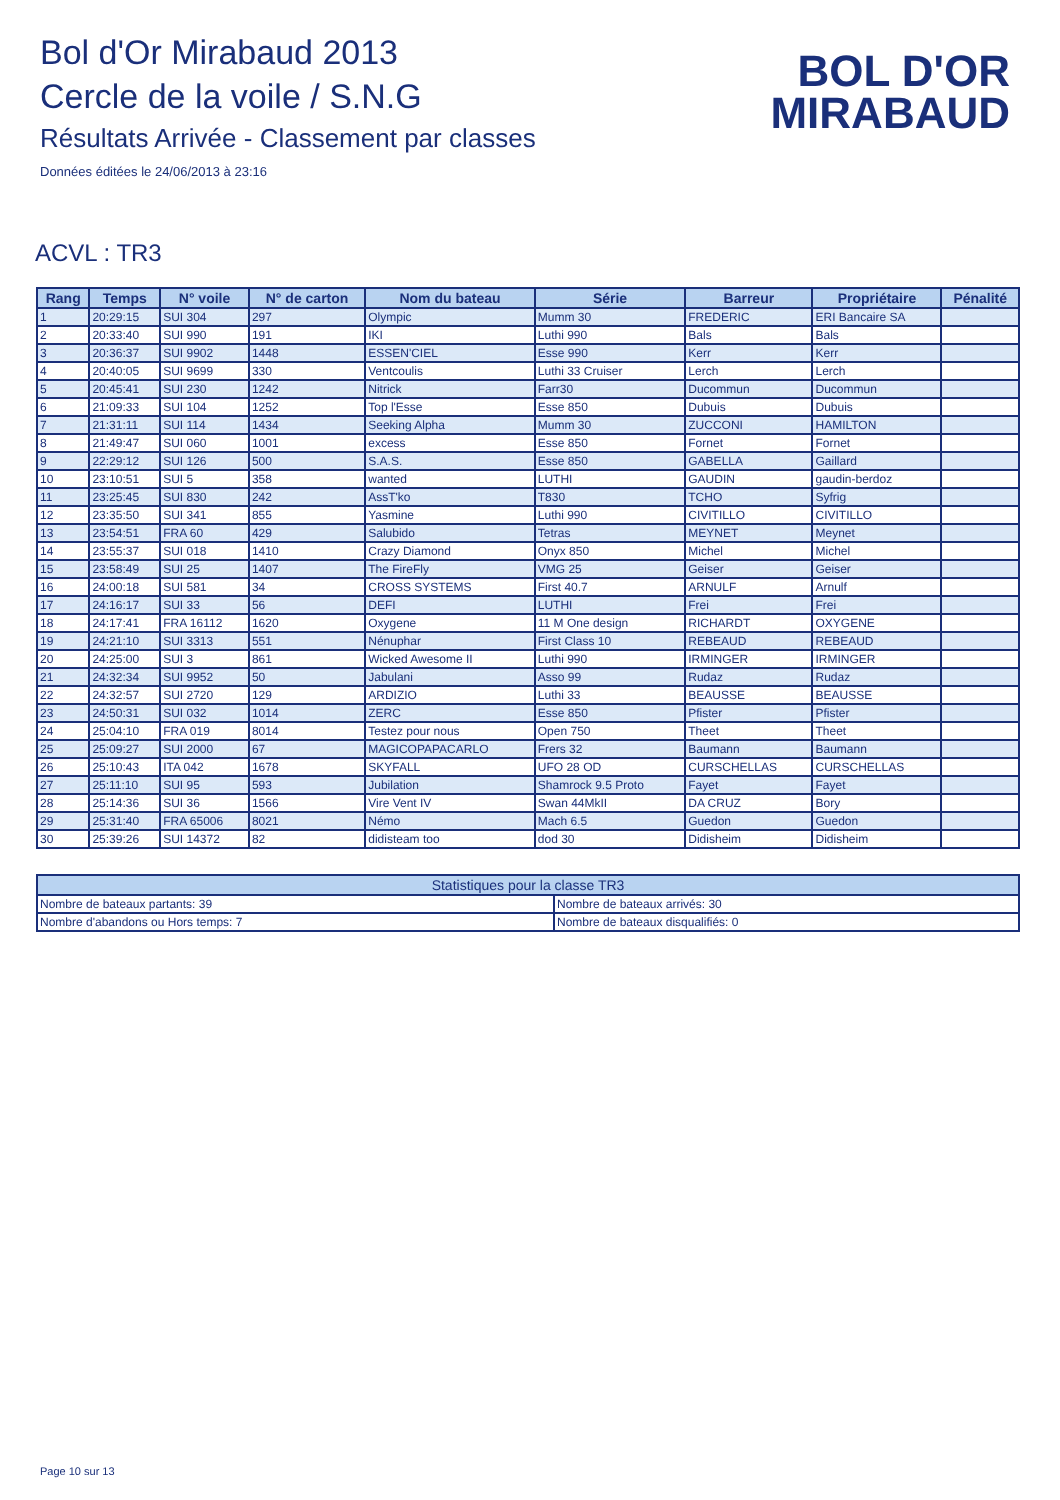Bol d'Or Mirabaud 2013
Cercle de la voile / S.N.G
Résultats Arrivée - Classement par classes
Données éditées le 24/06/2013 à 23:16
BOL D'OR
MIRABAUD
ACVL : TR3
| Rang | Temps | N° voile | N° de carton | Nom du bateau | Série | Barreur | Propriétaire | Pénalité |
| --- | --- | --- | --- | --- | --- | --- | --- | --- |
| 1 | 20:29:15 | SUI 304 | 297 | Olympic | Mumm 30 | FREDERIC | ERI Bancaire SA | |
| 2 | 20:33:40 | SUI 990 | 191 | IKI | Luthi 990 | Bals | Bals | |
| 3 | 20:36:37 | SUI 9902 | 1448 | ESSEN'CIEL | Esse 990 | Kerr | Kerr | |
| 4 | 20:40:05 | SUI 9699 | 330 | Ventcoulis | Luthi 33 Cruiser | Lerch | Lerch | |
| 5 | 20:45:41 | SUI 230 | 1242 | Nitrick | Farr30 | Ducommun | Ducommun | |
| 6 | 21:09:33 | SUI 104 | 1252 | Top l'Esse | Esse 850 | Dubuis | Dubuis | |
| 7 | 21:31:11 | SUI 114 | 1434 | Seeking Alpha | Mumm 30 | ZUCCONI | HAMILTON | |
| 8 | 21:49:47 | SUI 060 | 1001 | excess | Esse 850 | Fornet | Fornet | |
| 9 | 22:29:12 | SUI 126 | 500 | S.A.S. | Esse 850 | GABELLA | Gaillard | |
| 10 | 23:10:51 | SUI 5 | 358 | wanted | LUTHI | GAUDIN | gaudin-berdoz | |
| 11 | 23:25:45 | SUI 830 | 242 | AssT'ko | T830 | TCHO | Syfrig | |
| 12 | 23:35:50 | SUI 341 | 855 | Yasmine | Luthi 990 | CIVITILLO | CIVITILLO | |
| 13 | 23:54:51 | FRA 60 | 429 | Salubido | Tetras | MEYNET | Meynet | |
| 14 | 23:55:37 | SUI 018 | 1410 | Crazy Diamond | Onyx 850 | Michel | Michel | |
| 15 | 23:58:49 | SUI 25 | 1407 | The FireFly | VMG 25 | Geiser | Geiser | |
| 16 | 24:00:18 | SUI 581 | 34 | CROSS SYSTEMS | First 40.7 | ARNULF | Arnulf | |
| 17 | 24:16:17 | SUI 33 | 56 | DEFI | LUTHI | Frei | Frei | |
| 18 | 24:17:41 | FRA 16112 | 1620 | Oxygene | 11 M One design | RICHARDT | OXYGENE | |
| 19 | 24:21:10 | SUI 3313 | 551 | Nénuphar | First Class 10 | REBEAUD | REBEAUD | |
| 20 | 24:25:00 | SUI 3 | 861 | Wicked Awesome II | Luthi 990 | IRMINGER | IRMINGER | |
| 21 | 24:32:34 | SUI 9952 | 50 | Jabulani | Asso 99 | Rudaz | Rudaz | |
| 22 | 24:32:57 | SUI 2720 | 129 | ARDIZIO | Luthi 33 | BEAUSSE | BEAUSSE | |
| 23 | 24:50:31 | SUI 032 | 1014 | ZERC | Esse 850 | Pfister | Pfister | |
| 24 | 25:04:10 | FRA 019 | 8014 | Testez pour nous | Open 750 | Theet | Theet | |
| 25 | 25:09:27 | SUI 2000 | 67 | MAGICOPAPACARLO | Frers 32 | Baumann | Baumann | |
| 26 | 25:10:43 | ITA 042 | 1678 | SKYFALL | UFO 28 OD | CURSCHELLAS | CURSCHELLAS | |
| 27 | 25:11:10 | SUI 95 | 593 | Jubilation | Shamrock 9.5 Proto | Fayet | Fayet | |
| 28 | 25:14:36 | SUI 36 | 1566 | Vire Vent IV | Swan 44MkII | DA CRUZ | Bory | |
| 29 | 25:31:40 | FRA 65006 | 8021 | Némo | Mach 6.5 | Guedon | Guedon | |
| 30 | 25:39:26 | SUI 14372 | 82 | didisteam too | dod 30 | Didisheim | Didisheim | |
| Statistiques pour la classe TR3 | |
| --- | --- |
| Nombre de bateaux partants: 39 | Nombre de bateaux arrivés: 30 |
| Nombre d'abandons ou Hors temps: 7 | Nombre de bateaux disqualifiés: 0 |
Page 10 sur 13